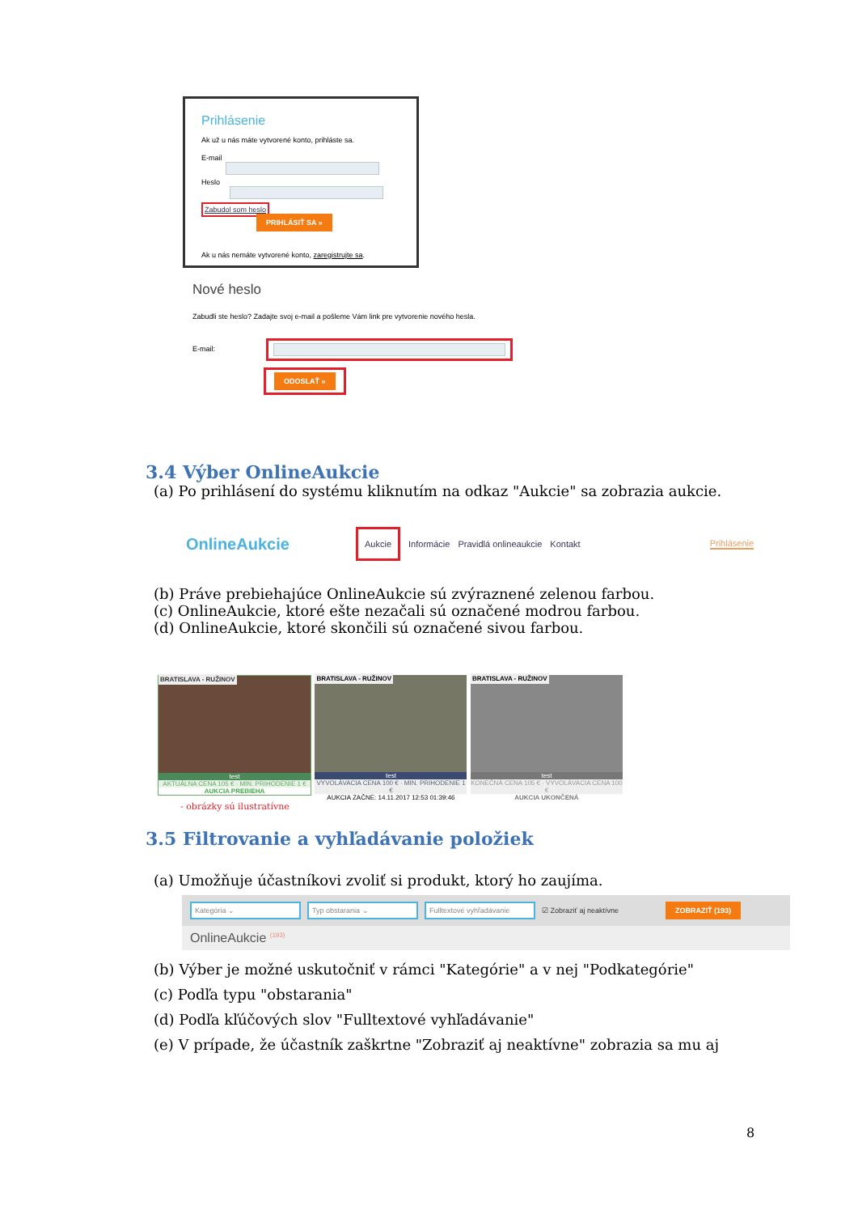Prihlásenie
Ak už u nás máte vytvorené konto, prihláste sa.
E-mail
Heslo
Zabudol som heslo PRIHLÁSIŤ SA »
Ak u nás nemáte vytvorené konto, zaregistrujte sa.
Nové heslo
Zabudli ste heslo? Zadajte svoj e-mail a pošleme Vám link pre vytvorenie nového hesla.
E-mail:
ODOSLAŤ »
3.4 Výber OnlineAukcie
(a) Po prihlásení do systému kliknutím na odkaz "Aukcie" sa zobrazia aukcie.
OnlineAukcie Aukcie Informácie Pravidlá onlineaukcie Kontakt Prihlásenie
(b) Práve prebiehajúce OnlineAukcie sú zvýraznené zelenou farbou.
(c) OnlineAukcie, ktoré ešte nezačali sú označené modrou farbou.
(d) OnlineAukcie, ktoré skončili sú označené sivou farbou.
BRATISLAVA - RUŽINOV
test
AKTUÁLNA CENA 105 € · MIN. PRIHODENIE 1 €
AUKCIA PREBIEHA
BRATISLAVA - RUŽINOV
test
VYVOLÁVACIA CENA 100 € · MIN. PRIHODENIE 1 €
AUKCIA ZAČNE: 14.11.2017 12:53 01:39:46
BRATISLAVA - RUŽINOV
test
KONEČNÁ CENA 105 € · VYVOLÁVACIA CENA 100 €
AUKCIA UKONČENÁ
- obrázky sú ilustratívne
3.5 Filtrovanie a vyhľadávanie položiek
(a) Umožňuje účastníkovi zvoliť si produkt, ktorý ho zaujíma.
Kategória ⌄ Typ obstarania ⌄ Fulltextové vyhľadávanie ☑ Zobraziť aj neaktívne ZOBRAZIŤ (193)
OnlineAukcie <sup>(193)</sup>
(b) Výber je možné uskutočniť v rámci "Kategórie" a v nej "Podkategórie"
(c) Podľa typu "obstarania"
(d) Podľa kľúčových slov "Fulltextové vyhľadávanie"
(e) V prípade, že účastník zaškrtne "Zobraziť aj neaktívne" zobrazia sa mu aj
8